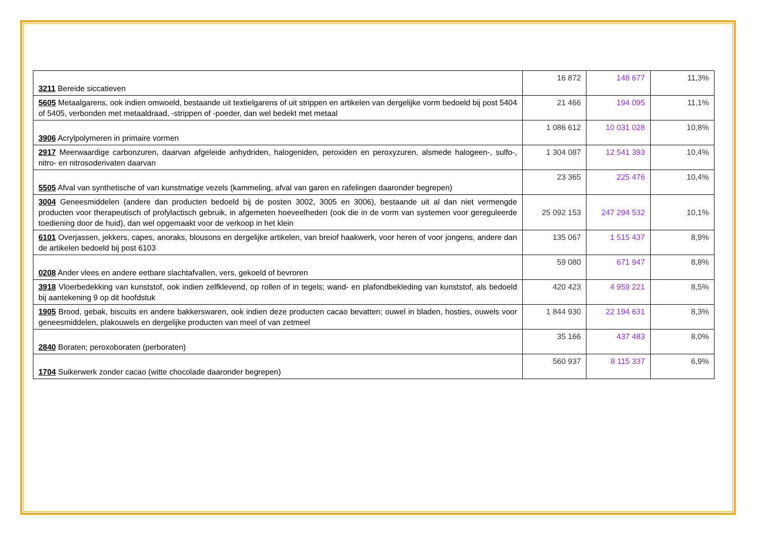| 3211 Bereide siccatieven | 16 872 | 148 677 | 11,3% |
| 5605 Metaalgarens, ook indien omwoeld, bestaande uit textielgarens of uit strippen en artikelen van dergelijke vorm bedoeld bij post 5404 of 5405, verbonden met metaaldraad, -strippen of -poeder, dan wel bedekt met metaal | 21 466 | 194 095 | 11,1% |
| 3906 Acrylpolymeren in primaire vormen | 1 086 612 | 10 031 028 | 10,8% |
| 2917 Meerwaardige carbonzuren, daarvan afgeleide anhydriden, halogeniden, peroxiden en peroxyzuren, alsmede halogeen-, sulfo-, nitro- en nitrosoderivaten daarvan | 1 304 087 | 12 541 393 | 10,4% |
| 5505 Afval van synthetische of van kunstmatige vezels (kammeling, afval van garen en rafelingen daaronder begrepen) | 23 365 | 225 476 | 10,4% |
| 3004 Geneesmiddelen (andere dan producten bedoeld bij de posten 3002, 3005 en 3006), bestaande uit al dan niet vermengde producten voor therapeutisch of profylactisch gebruik, in afgemeten hoeveelheden (ook die in de vorm van systemen voor gereguleerde toediening door de huid), dan wel opgemaakt voor de verkoop in het klein | 25 092 153 | 247 294 532 | 10,1% |
| 6101 Overjassen, jekkers, capes, anoraks, blousons en dergelijke artikelen, van breiof haakwerk, voor heren of voor jongens, andere dan de artikelen bedoeld bij post 6103 | 135 067 | 1 515 437 | 8,9% |
| 0208 Ander vlees en andere eetbare slachtafvallen, vers, gekoeld of bevroren | 59 080 | 671 947 | 8,8% |
| 3918 Vloerbedekking van kunststof, ook indien zelfklevend, op rollen of in tegels; wand- en plafondbekleding van kunststof, als bedoeld bij aantekening 9 op dit hoofdstuk | 420 423 | 4 959 221 | 8,5% |
| 1905 Brood, gebak, biscuits en andere bakkerswaren, ook indien deze producten cacao bevatten; ouwel in bladen, hosties, ouwels voor geneesmiddelen, plakouwels en dergelijke producten van meel of van zetmeel | 1 844 930 | 22 194 631 | 8,3% |
| 2840 Boraten; peroxoboraten (perboraten) | 35 166 | 437 483 | 8,0% |
| 1704 Suikerwerk zonder cacao (witte chocolade daaronder begrepen) | 560 937 | 8 115 337 | 6,9% |